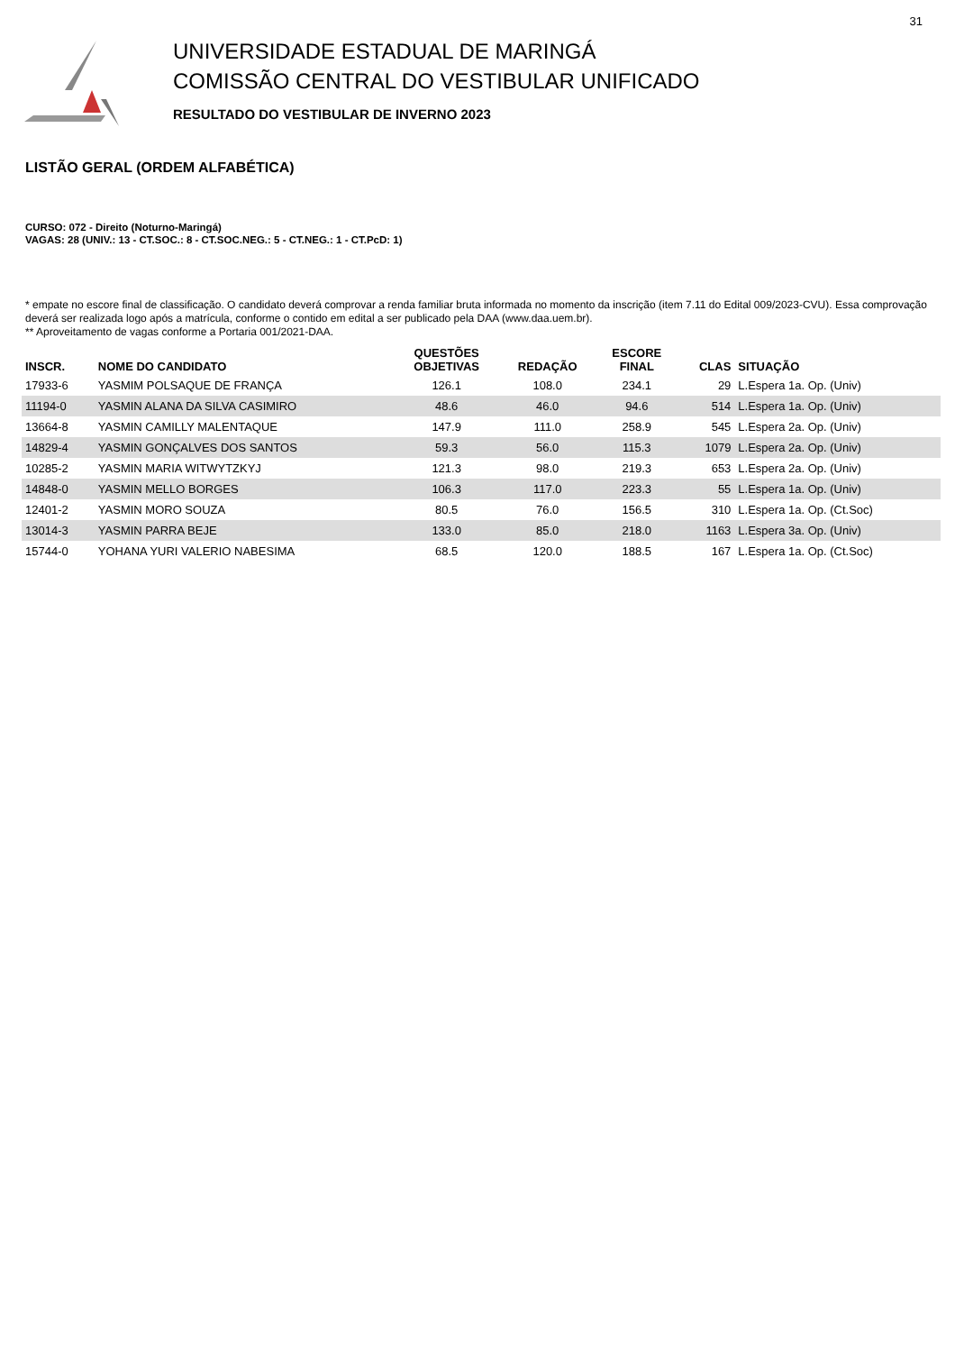31
UNIVERSIDADE ESTADUAL DE MARINGÁ
COMISSÃO CENTRAL DO VESTIBULAR UNIFICADO
RESULTADO DO VESTIBULAR DE INVERNO 2023
LISTÃO GERAL (ORDEM ALFABÉTICA)
CURSO: 072 - Direito (Noturno-Maringá)
VAGAS: 28 (UNIV.: 13 - CT.SOC.: 8 - CT.SOC.NEG.: 5 - CT.NEG.: 1 - CT.PcD: 1)
* empate no escore final de classificação. O candidato deverá comprovar a renda familiar bruta informada no momento da inscrição (item 7.11 do Edital 009/2023-CVU). Essa comprovação deverá ser realizada logo após a matrícula, conforme o contido em edital a ser publicado pela DAA (www.daa.uem.br).
** Aproveitamento de vagas conforme a Portaria 001/2021-DAA.
| INSCR. | NOME DO CANDIDATO | QUESTÕES OBJETIVAS | REDAÇÃO | ESCORE FINAL | CLAS | SITUAÇÃO |
| --- | --- | --- | --- | --- | --- | --- |
| 17933-6 | YASMIM POLSAQUE DE FRANÇA | 126.1 | 108.0 | 234.1 | 29 | L.Espera 1a. Op. (Univ) |
| 11194-0 | YASMIN ALANA DA SILVA CASIMIRO | 48.6 | 46.0 | 94.6 | 514 | L.Espera 1a. Op. (Univ) |
| 13664-8 | YASMIN CAMILLY MALENTAQUE | 147.9 | 111.0 | 258.9 | 545 | L.Espera 2a. Op. (Univ) |
| 14829-4 | YASMIN GONÇALVES DOS SANTOS | 59.3 | 56.0 | 115.3 | 1079 | L.Espera 2a. Op. (Univ) |
| 10285-2 | YASMIN MARIA WITWYTZKYJ | 121.3 | 98.0 | 219.3 | 653 | L.Espera 2a. Op. (Univ) |
| 14848-0 | YASMIN MELLO BORGES | 106.3 | 117.0 | 223.3 | 55 | L.Espera 1a. Op. (Univ) |
| 12401-2 | YASMIN MORO SOUZA | 80.5 | 76.0 | 156.5 | 310 | L.Espera 1a. Op. (Ct.Soc) |
| 13014-3 | YASMIN PARRA BEJE | 133.0 | 85.0 | 218.0 | 1163 | L.Espera 3a. Op. (Univ) |
| 15744-0 | YOHANA YURI VALERIO NABESIMA | 68.5 | 120.0 | 188.5 | 167 | L.Espera 1a. Op. (Ct.Soc) |